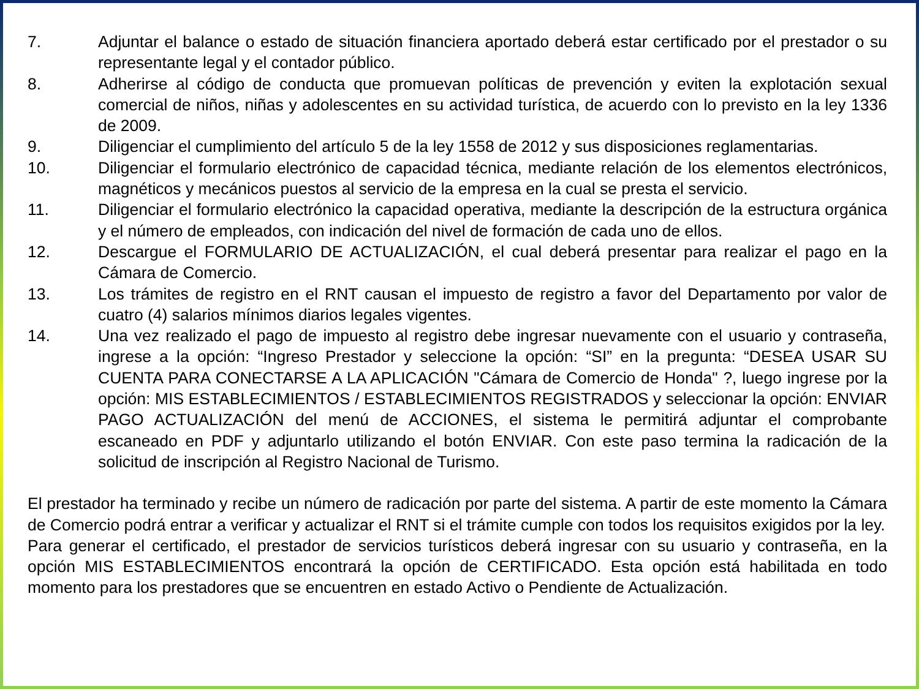7. Adjuntar el balance o estado de situación financiera aportado deberá estar certificado por el prestador o su representante legal y el contador público.
8. Adherirse al código de conducta que promuevan políticas de prevención y eviten la explotación sexual comercial de niños, niñas y adolescentes en su actividad turística, de acuerdo con lo previsto en la ley 1336 de 2009.
9. Diligenciar el cumplimiento del artículo 5 de la ley 1558 de 2012 y sus disposiciones reglamentarias.
10. Diligenciar el formulario electrónico de capacidad técnica, mediante relación de los elementos electrónicos, magnéticos y mecánicos puestos al servicio de la empresa en la cual se presta el servicio.
11. Diligenciar el formulario electrónico la capacidad operativa, mediante la descripción de la estructura orgánica y el número de empleados, con indicación del nivel de formación de cada uno de ellos.
12. Descargue el FORMULARIO DE ACTUALIZACIÓN, el cual deberá presentar para realizar el pago en la Cámara de Comercio.
13. Los trámites de registro en el RNT causan el impuesto de registro a favor del Departamento por valor de cuatro (4) salarios mínimos diarios legales vigentes.
14. Una vez realizado el pago de impuesto al registro debe ingresar nuevamente con el usuario y contraseña, ingrese a la opción: “Ingreso Prestador y seleccione la opción: “SI” en la pregunta: “DESEA USAR SU CUENTA PARA CONECTARSE A LA APLICACIÓN "Cámara de Comercio de Honda" ?, luego ingrese por la opción: MIS ESTABLECIMIENTOS / ESTABLECIMIENTOS REGISTRADOS y seleccionar la opción: ENVIAR PAGO ACTUALIZACIÓN del menú de ACCIONES, el sistema le permitirá adjuntar el comprobante escaneado en PDF y adjuntarlo utilizando el botón ENVIAR. Con este paso termina la radicación de la solicitud de inscripción al Registro Nacional de Turismo.
El prestador ha terminado y recibe un número de radicación por parte del sistema. A partir de este momento la Cámara de Comercio podrá entrar a verificar y actualizar el RNT si el trámite cumple con todos los requisitos exigidos por la ley.
Para generar el certificado, el prestador de servicios turísticos deberá ingresar con su usuario y contraseña, en la opción MIS ESTABLECIMIENTOS encontrará la opción de CERTIFICADO. Esta opción está habilitada en todo momento para los prestadores que se encuentren en estado Activo o Pendiente de Actualización.